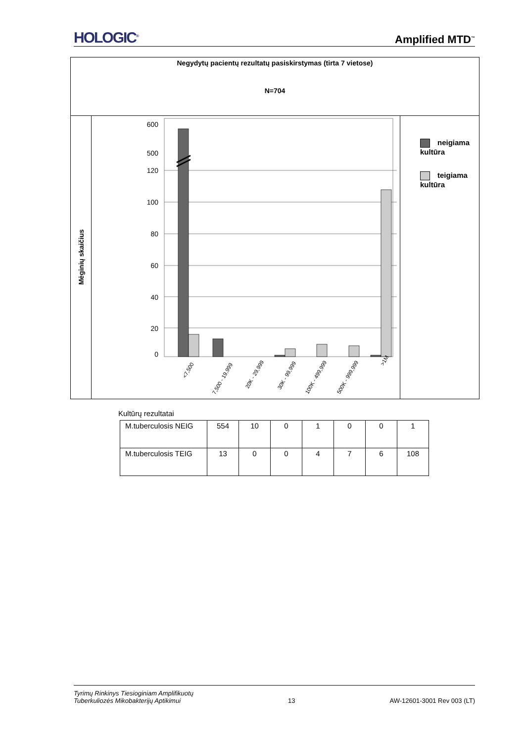HOLOGIC<sup>®</sup> Amplified MTD<sup>™</sup>
Negydytų pacientų rezultatų pasiskirstymas (tirta 7 vietose)
N=704
Mėginių skaičius
600
500
120
100
80
60
40
20
0
<7,500
7,500 - 19,999
20K - 29,999
30K - 99,999
100K - 499,999
500K - 999,999
>1M
neigiama kultūra
teigiama kultūra
Kultūrų rezultatai
| M.tuberculosis NEIG | 554 | 10 | 0 | 1 | 0 | 0 | 1 |
| M.tuberculosis TEIG | 13 | 0 | 0 | 4 | 7 | 6 | 108 |
Tyrimų Rinkinys Tiesioginiam Amplifikuotų
Tuberkuliozės Mikobakterijų Aptikimui 13 AW-12601-3001 Rev 003 (LT)